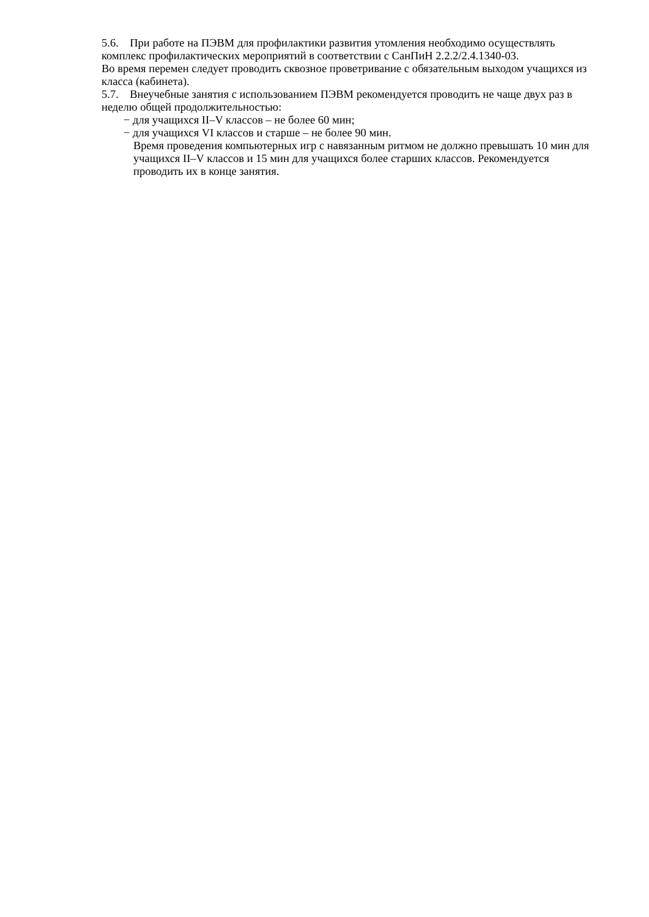5.6. При работе на ПЭВМ для профилактики развития утомления необходимо осуществлять комплекс профилактических мероприятий в соответствии с СанПиН 2.2.2/2.4.1340-03.
Во время перемен следует проводить сквозное проветривание с обязательным выходом учащихся из класса (кабинета).
5.7. Внеучебные занятия с использованием ПЭВМ рекомендуется проводить не чаще двух раз в неделю общей продолжительностью:
− для учащихся II–V классов – не более 60 мин;
− для учащихся VI классов и старше – не более 90 мин.
Время проведения компьютерных игр с навязанным ритмом не должно превышать 10 мин для учащихся II–V классов и 15 мин для учащихся более старших классов. Рекомендуется проводить их в конце занятия.